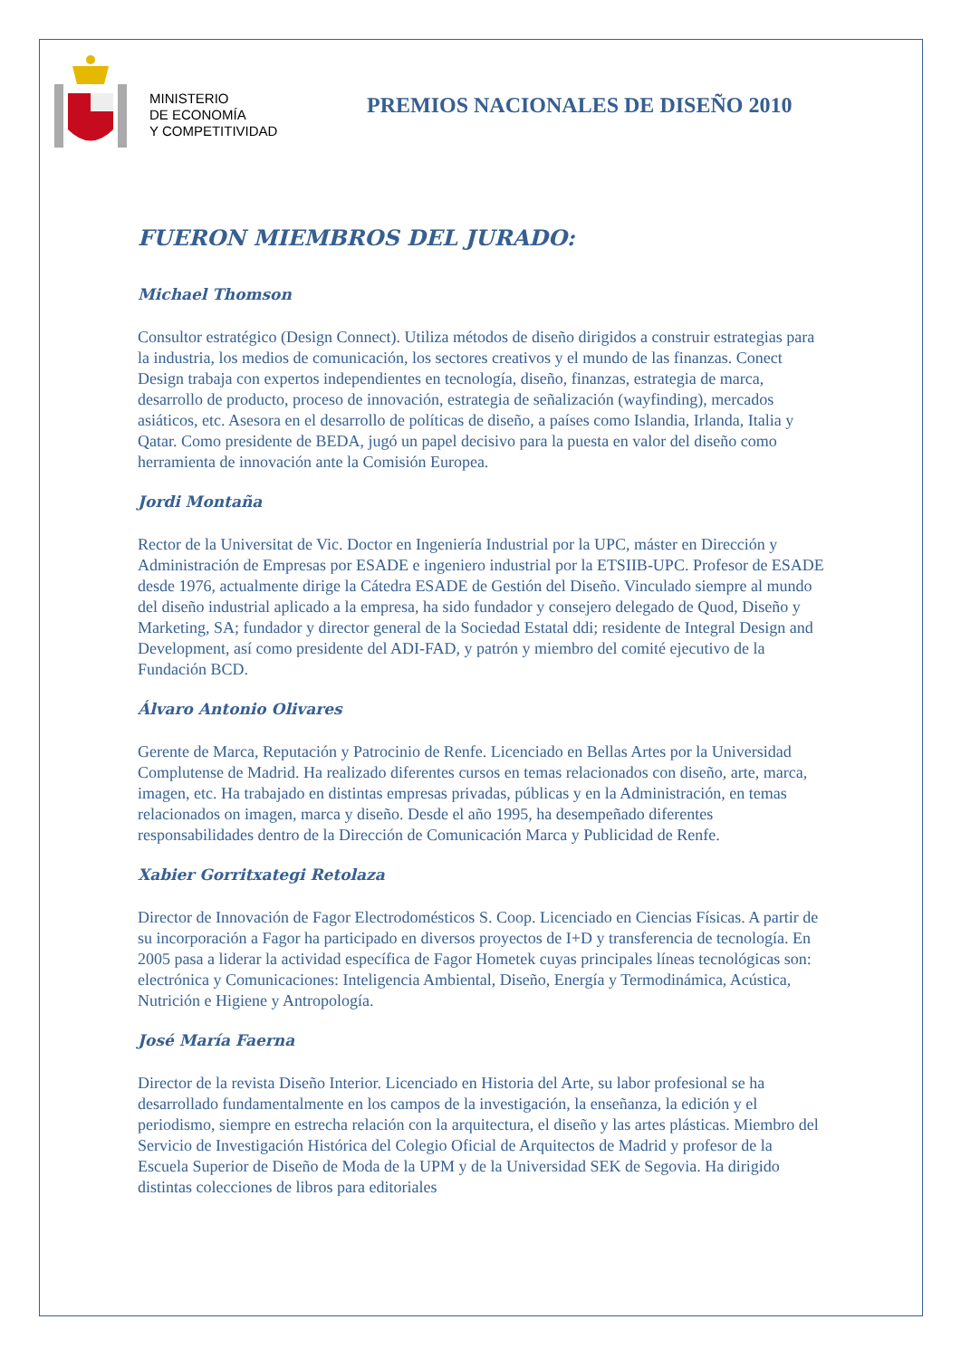MINISTERIO
DE ECONOMÍA
Y COMPETITIVIDAD
PREMIOS NACIONALES DE DISEÑO 2010
FUERON MIEMBROS DEL JURADO:
Michael Thomson
Consultor estratégico (Design Connect). Utiliza métodos de diseño dirigidos a construir estrategias para la industria, los medios de comunicación, los sectores creativos y el mundo de las finanzas. Conect Design trabaja con expertos independientes en tecnología, diseño, finanzas, estrategia de marca, desarrollo de producto, proceso de innovación, estrategia de señalización (wayfinding), mercados asiáticos, etc. Asesora en el desarrollo de políticas de diseño, a países como Islandia, Irlanda, Italia y Qatar. Como presidente de BEDA, jugó un papel decisivo para la puesta en valor del diseño como herramienta de innovación ante la Comisión Europea.
Jordi Montaña
Rector de la Universitat de Vic. Doctor en Ingeniería Industrial por la UPC, máster en Dirección y Administración de Empresas por ESADE e ingeniero industrial por la ETSIIB-UPC. Profesor de ESADE desde 1976, actualmente dirige la Cátedra ESADE de Gestión del Diseño. Vinculado siempre al mundo del diseño industrial aplicado a la empresa, ha sido fundador y consejero delegado de Quod, Diseño y Marketing, SA; fundador y director general de la Sociedad Estatal ddi; residente de Integral Design and Development, así como presidente del ADI-FAD, y patrón y miembro del comité ejecutivo de la Fundación BCD.
Álvaro Antonio Olivares
Gerente de Marca, Reputación y Patrocinio de Renfe. Licenciado en Bellas Artes por la Universidad Complutense de Madrid. Ha realizado diferentes cursos en temas relacionados con diseño, arte, marca, imagen, etc. Ha trabajado en distintas empresas privadas, públicas y en la Administración, en temas relacionados on imagen, marca y diseño. Desde el año 1995, ha desempeñado diferentes responsabilidades dentro de la Dirección de Comunicación Marca y Publicidad de Renfe.
Xabier Gorritxategi Retolaza
Director de Innovación de Fagor Electrodomésticos S. Coop. Licenciado en Ciencias Físicas. A partir de su incorporación a Fagor ha participado en diversos proyectos de I+D y transferencia de tecnología. En 2005 pasa a liderar la actividad específica de Fagor Hometek cuyas principales líneas tecnológicas son: electrónica y Comunicaciones: Inteligencia Ambiental, Diseño, Energía y Termodinámica, Acústica, Nutrición e Higiene y Antropología.
José María Faerna
Director de la revista Diseño Interior. Licenciado en Historia del Arte, su labor profesional se ha desarrollado fundamentalmente en los campos de la investigación, la enseñanza, la edición y el periodismo, siempre en estrecha relación con la arquitectura, el diseño y las artes plásticas. Miembro del Servicio de Investigación Histórica del Colegio Oficial de Arquitectos de Madrid y profesor de la Escuela Superior de Diseño de Moda de la UPM y de la Universidad SEK de Segovia. Ha dirigido distintas colecciones de libros para editoriales